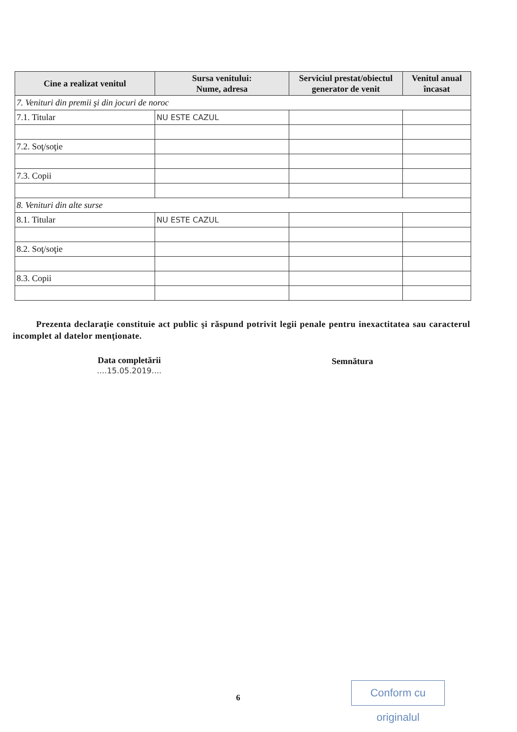| Cine a realizat venitul | Sursa venitului: Nume, adresa | Serviciul prestat/obiectul generator de venit | Venitul anual încasat |
| --- | --- | --- | --- |
| 7. Venituri din premii şi din jocuri de noroc | | | |
| 7.1. Titular | NU ESTE CAZUL | | |
| 7.2. Soţ/soţie | | | |
| 7.3. Copii | | | |
| 8. Venituri din alte surse | | | |
| 8.1. Titular | NU ESTE CAZUL | | |
| 8.2. Soţ/soţie | | | |
| 8.3. Copii | | | |
Prezenta declaraţie constituie act public şi răspund potrivit legii penale pentru inexactitatea sau caracterul incomplet al datelor menţionate.
Data completării
....15.05.2019....
Semnătura
6
Conform cu originalul